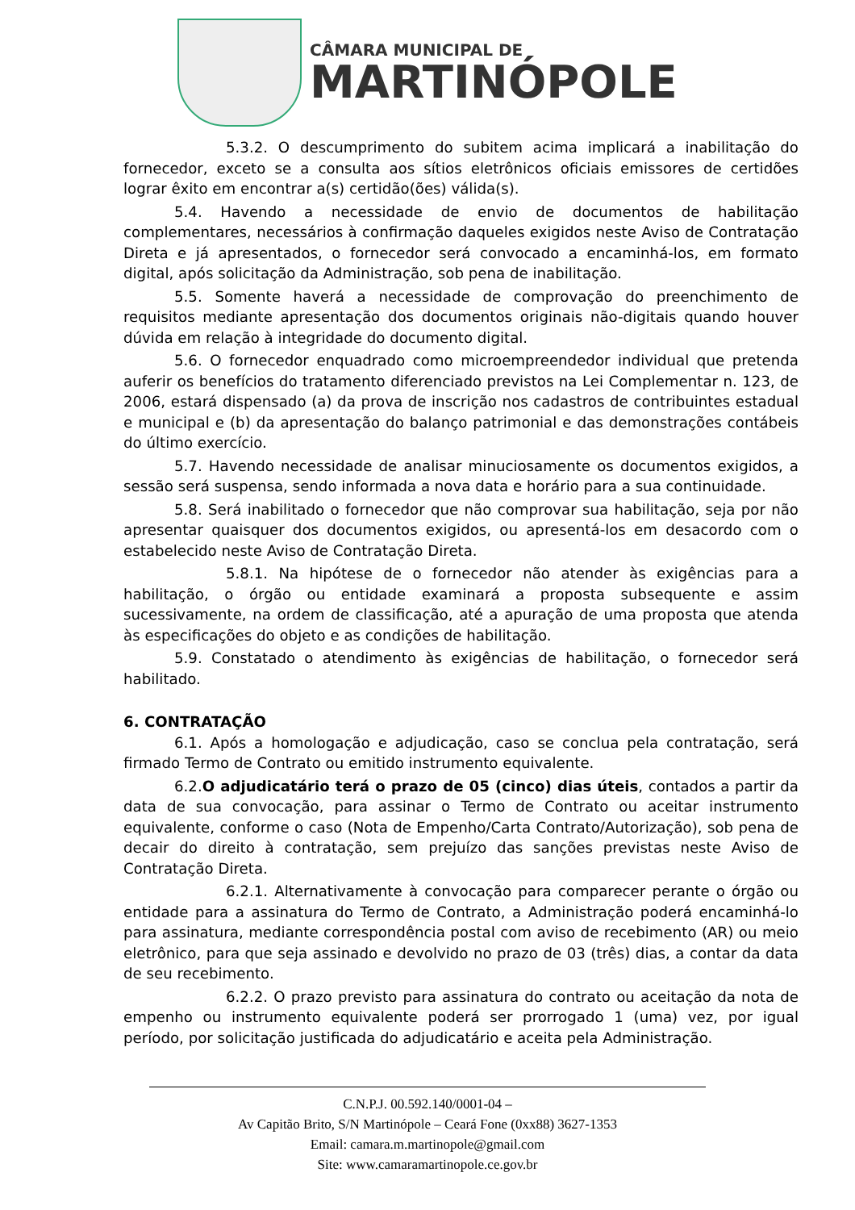CÂMARA MUNICIPAL DE
MARTINÓPOLE
5.3.2. O descumprimento do subitem acima implicará a inabilitação do fornecedor, exceto se a consulta aos sítios eletrônicos oficiais emissores de certidões lograr êxito em encontrar a(s) certidão(ões) válida(s).
5.4. Havendo a necessidade de envio de documentos de habilitação complementares, necessários à confirmação daqueles exigidos neste Aviso de Contratação Direta e já apresentados, o fornecedor será convocado a encaminhá-los, em formato digital, após solicitação da Administração, sob pena de inabilitação.
5.5. Somente haverá a necessidade de comprovação do preenchimento de requisitos mediante apresentação dos documentos originais não-digitais quando houver dúvida em relação à integridade do documento digital.
5.6. O fornecedor enquadrado como microempreendedor individual que pretenda auferir os benefícios do tratamento diferenciado previstos na Lei Complementar n. 123, de 2006, estará dispensado (a) da prova de inscrição nos cadastros de contribuintes estadual e municipal e (b) da apresentação do balanço patrimonial e das demonstrações contábeis do último exercício.
5.7. Havendo necessidade de analisar minuciosamente os documentos exigidos, a sessão será suspensa, sendo informada a nova data e horário para a sua continuidade.
5.8. Será inabilitado o fornecedor que não comprovar sua habilitação, seja por não apresentar quaisquer dos documentos exigidos, ou apresentá-los em desacordo com o estabelecido neste Aviso de Contratação Direta.
5.8.1. Na hipótese de o fornecedor não atender às exigências para a habilitação, o órgão ou entidade examinará a proposta subsequente e assim sucessivamente, na ordem de classificação, até a apuração de uma proposta que atenda às especificações do objeto e as condições de habilitação.
5.9. Constatado o atendimento às exigências de habilitação, o fornecedor será habilitado.
6. CONTRATAÇÃO
6.1. Após a homologação e adjudicação, caso se conclua pela contratação, será firmado Termo de Contrato ou emitido instrumento equivalente.
6.2.O adjudicatário terá o prazo de 05 (cinco) dias úteis, contados a partir da data de sua convocação, para assinar o Termo de Contrato ou aceitar instrumento equivalente, conforme o caso (Nota de Empenho/Carta Contrato/Autorização), sob pena de decair do direito à contratação, sem prejuízo das sanções previstas neste Aviso de Contratação Direta.
6.2.1. Alternativamente à convocação para comparecer perante o órgão ou entidade para a assinatura do Termo de Contrato, a Administração poderá encaminhá-lo para assinatura, mediante correspondência postal com aviso de recebimento (AR) ou meio eletrônico, para que seja assinado e devolvido no prazo de 03 (três) dias, a contar da data de seu recebimento.
6.2.2. O prazo previsto para assinatura do contrato ou aceitação da nota de empenho ou instrumento equivalente poderá ser prorrogado 1 (uma) vez, por igual período, por solicitação justificada do adjudicatário e aceita pela Administração.
C.N.P.J. 00.592.140/0001-04 –
Av Capitão Brito, S/N Martinópole – Ceará Fone (0xx88) 3627-1353
Email: camara.m.martinopole@gmail.com
Site: www.camaramartinopole.ce.gov.br